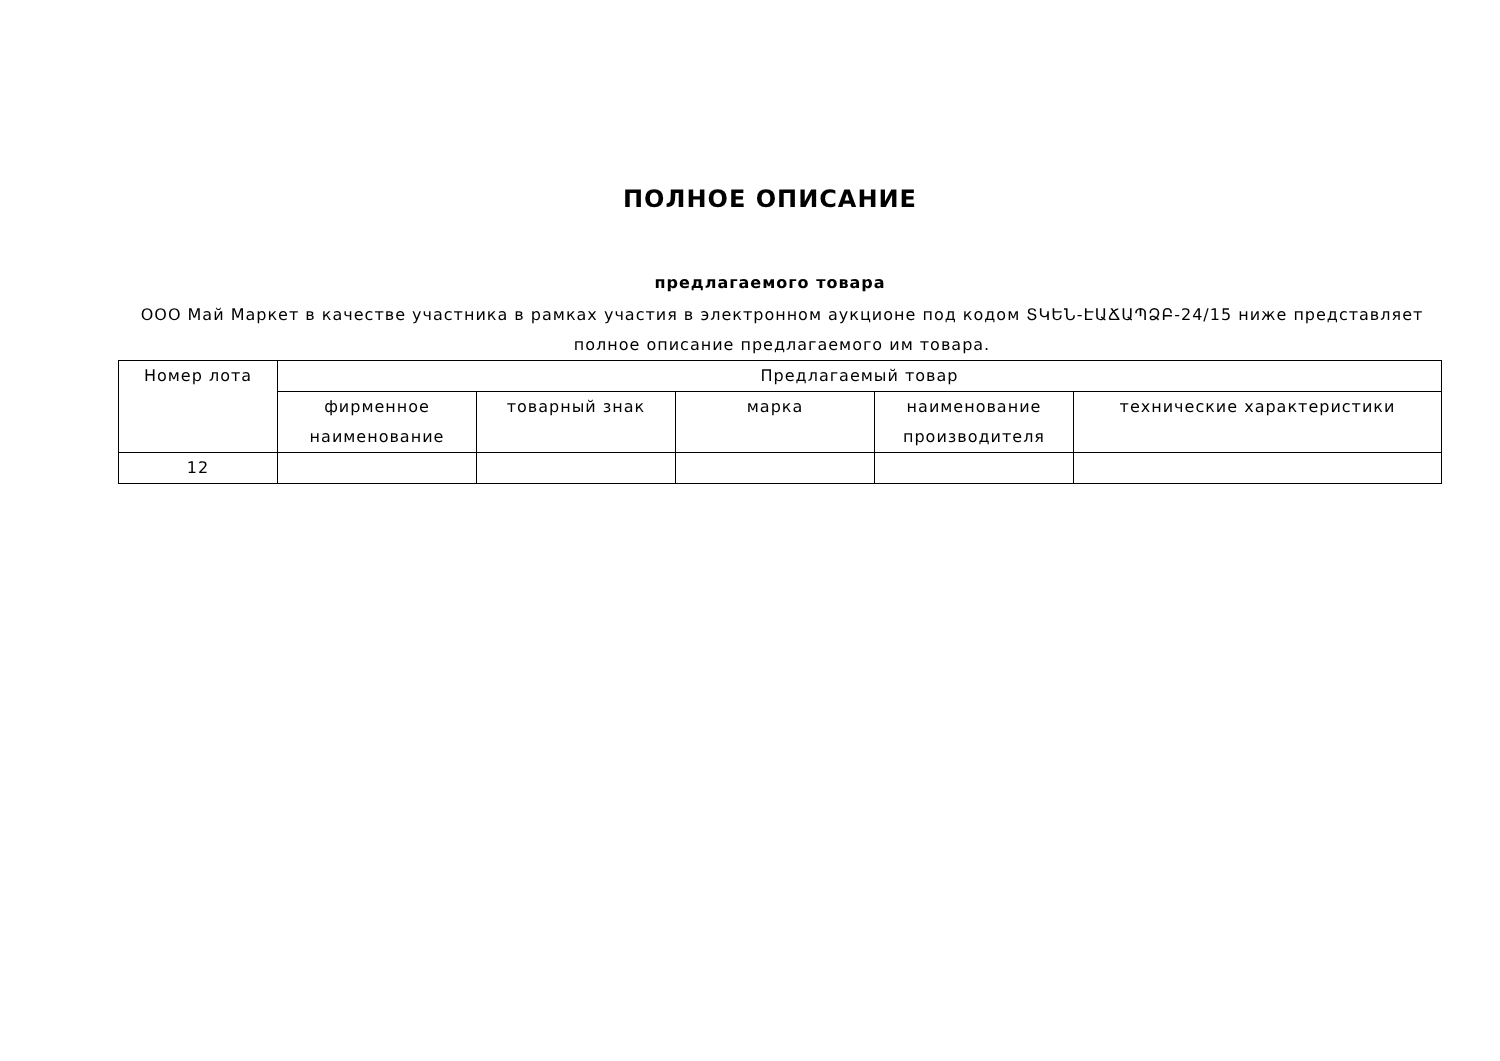ПОЛНОЕ ОПИСАНИЕ
предлагаемого товара
ООО Май Маркет в качестве участника в рамках участия в электронном аукционе под кодом ՏԿԵՆ-ԷԱՃԱՊՁԲ-24/15 ниже представляет полное описание предлагаемого им товара.
| Номер лота | Предлагаемый товар | | | | |
| --- | --- | --- | --- | --- | --- |
| | фирменное наименование | товарный знак | марка | наименование производителя | технические характеристики |
| 12 | | | | | |